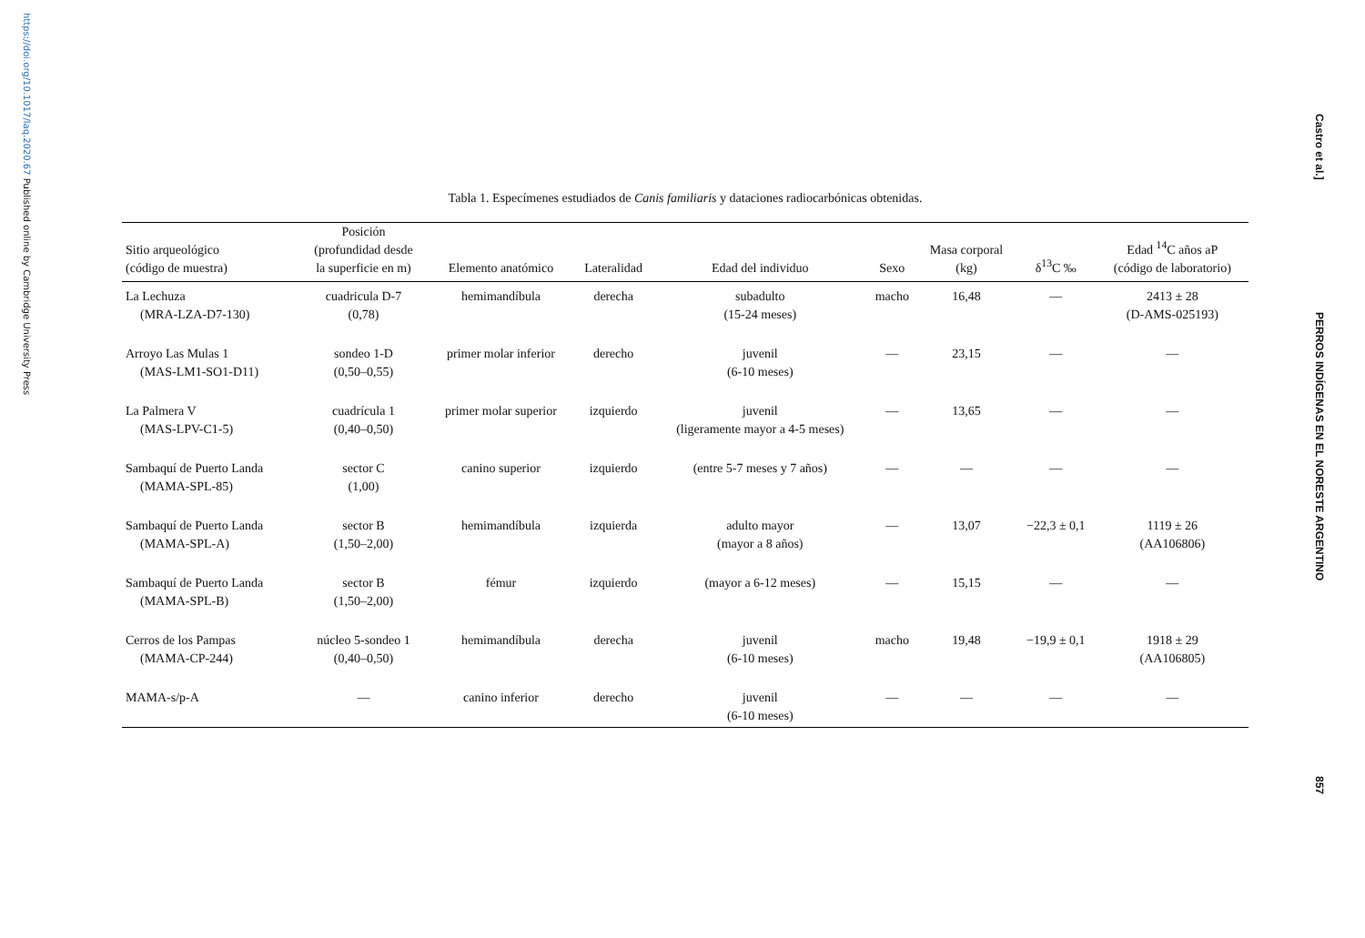https://doi.org/10.1017/laq.2020.67 Published online by Cambridge University Press
Tabla 1. Especímenes estudiados de Canis familiaris y dataciones radiocarbónicas obtenidas.
| Sitio arqueológico (código de muestra) | Posición (profundidad desde la superficie en m) | Elemento anatómico | Lateralidad | Edad del individuo | Sexo | Masa corporal (kg) | δ<sup>13</sup>C ‰ | Edad <sup>14</sup>C años aP (código de laboratorio) |
| --- | --- | --- | --- | --- | --- | --- | --- | --- |
| La Lechuza (MRA-LZA-D7-130) | cuadricula D-7 (0,78) | hemimandíbula | derecha | subadulto (15-24 meses) | macho | 16,48 | — | 2413 ± 28 (D-AMS-025193) |
| Arroyo Las Mulas 1 (MAS-LM1-SO1-D11) | sondeo 1-D (0,50–0,55) | primer molar inferior | derecho | juvenil (6-10 meses) | — | 23,15 | — | — |
| La Palmera V (MAS-LPV-C1-5) | cuadrícula 1 (0,40–0,50) | primer molar superior | izquierdo | juvenil (ligeramente mayor a 4-5 meses) | — | 13,65 | — | — |
| Sambaquí de Puerto Landa (MAMA-SPL-85) | sector C (1,00) | canino superior | izquierdo | (entre 5-7 meses y 7 años) | — | — | — | — |
| Sambaquí de Puerto Landa (MAMA-SPL-A) | sector B (1,50–2,00) | hemimandíbula | izquierda | adulto mayor (mayor a 8 años) | — | 13,07 | −22,3 ± 0,1 | 1119 ± 26 (AA106806) |
| Sambaquí de Puerto Landa (MAMA-SPL-B) | sector B (1,50–2,00) | fémur | izquierdo | (mayor a 6-12 meses) | — | 15,15 | — | — |
| Cerros de los Pampas (MAMA-CP-244) | núcleo 5-sondeo 1 (0,40–0,50) | hemimandíbula | derecha | juvenil (6-10 meses) | macho | 19,48 | −19,9 ± 0,1 | 1918 ± 29 (AA106805) |
| MAMA-s/p-A | — | canino inferior | derecho | juvenil (6-10 meses) | — | — | — | — |
Castro et al.]
PERROS INDÍGENAS EN EL NORESTE ARGENTINO
857